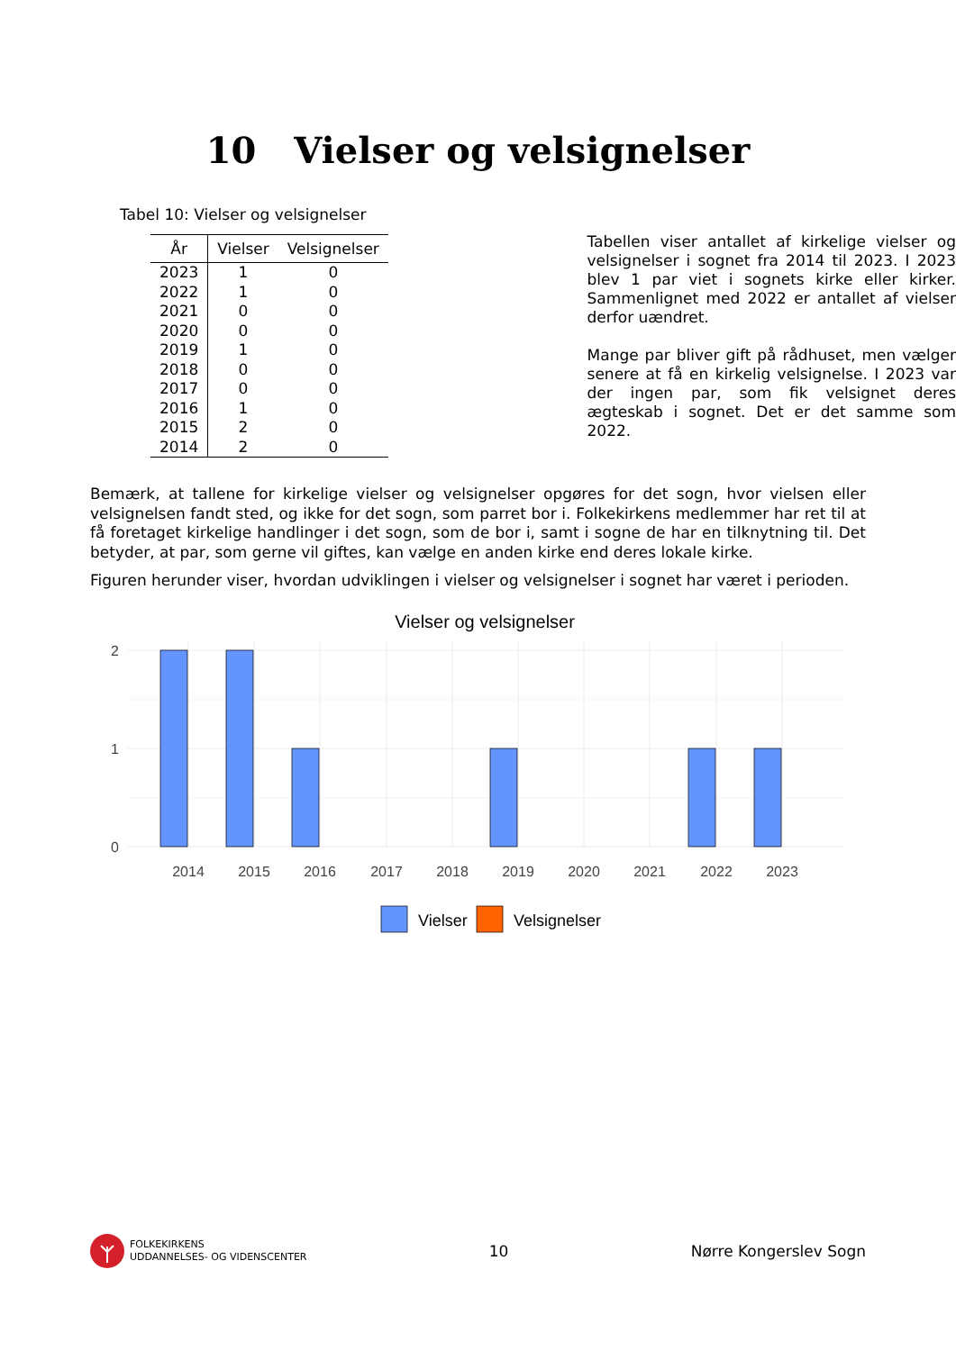10 Vielser og velsignelser
Tabel 10: Vielser og velsignelser
| År | Vielser | Velsignelser |
| --- | --- | --- |
| 2023 | 1 | 0 |
| 2022 | 1 | 0 |
| 2021 | 0 | 0 |
| 2020 | 0 | 0 |
| 2019 | 1 | 0 |
| 2018 | 0 | 0 |
| 2017 | 0 | 0 |
| 2016 | 1 | 0 |
| 2015 | 2 | 0 |
| 2014 | 2 | 0 |
Tabellen viser antallet af kirkelige vielser og velsignelser i sognet fra 2014 til 2023. I 2023 blev 1 par viet i sognets kirke eller kirker. Sammenlignet med 2022 er antallet af vielser derfor uændret.
Mange par bliver gift på rådhuset, men vælger senere at få en kirkelig velsignelse. I 2023 var der ingen par, som fik velsignet deres ægteskab i sognet. Det er det samme som 2022.
Bemærk, at tallene for kirkelige vielser og velsignelser opgøres for det sogn, hvor vielsen eller velsignelsen fandt sted, og ikke for det sogn, som parret bor i. Folkekirkens medlemmer har ret til at få foretaget kirkelige handlinger i det sogn, som de bor i, samt i sogne de har en tilknytning til. Det betyder, at par, som gerne vil giftes, kan vælge en anden kirke end deres lokale kirke.
Figuren herunder viser, hvordan udviklingen i vielser og velsignelser i sognet har været i perioden.
Vielser og velsignelser
2
1
0
2014
2015
2016
2017
2018
2019
2020
2021
2022
2023
Vielser
Velsignelser
FOLKEKIRKENS
UDDANNELSES- OG VIDENSCENTER
10 Nørre Kongerslev Sogn